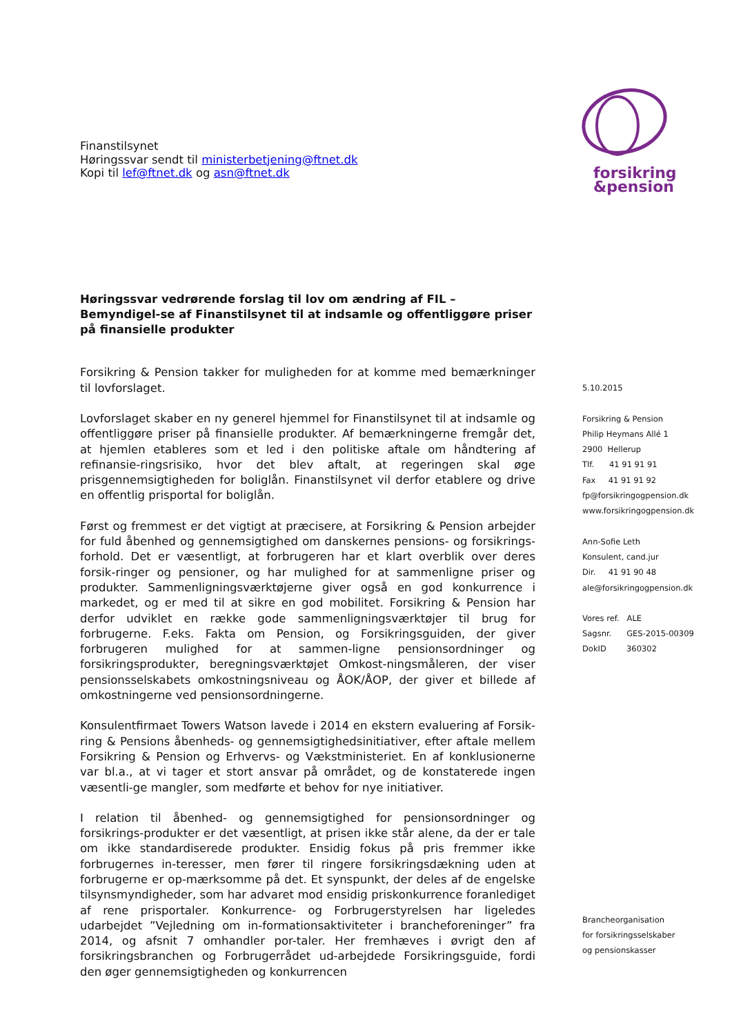Finanstilsynet
Høringssvar sendt til ministerbetjening@ftnet.dk
Kopi til lef@ftnet.dk og asn@ftnet.dk
Høringssvar vedrørende forslag til lov om ændring af FIL – Bemyndigel-se af Finanstilsynet til at indsamle og offentliggøre priser på finansielle produkter
Forsikring & Pension takker for muligheden for at komme med bemærkninger til lovforslaget.
Lovforslaget skaber en ny generel hjemmel for Finanstilsynet til at indsamle og offentliggøre priser på finansielle produkter. Af bemærkningerne fremgår det, at hjemlen etableres som et led i den politiske aftale om håndtering af refinansie-ringsrisiko, hvor det blev aftalt, at regeringen skal øge prisgennemsigtigheden for boliglån. Finanstilsynet vil derfor etablere og drive en offentlig prisportal for boliglån.
Først og fremmest er det vigtigt at præcisere, at Forsikring & Pension arbejder for fuld åbenhed og gennemsigtighed om danskernes pensions- og forsikrings-forhold. Det er væsentligt, at forbrugeren har et klart overblik over deres forsik-ringer og pensioner, og har mulighed for at sammenligne priser og produkter. Sammenligningsværktøjerne giver også en god konkurrence i markedet, og er med til at sikre en god mobilitet. Forsikring & Pension har derfor udviklet en række gode sammenligningsværktøjer til brug for forbrugerne. F.eks. Fakta om Pension, og Forsikringsguiden, der giver forbrugeren mulighed for at sammen-ligne pensionsordninger og forsikringsprodukter, beregningsværktøjet Omkost-ningsmåleren, der viser pensionsselskabets omkostningsniveau og ÅOK/ÅOP, der giver et billede af omkostningerne ved pensionsordningerne.
Konsulentfirmaet Towers Watson lavede i 2014 en ekstern evaluering af Forsik-ring & Pensions åbenheds- og gennemsigtighedsinitiativer, efter aftale mellem Forsikring & Pension og Erhvervs- og Vækstministeriet. En af konklusionerne var bl.a., at vi tager et stort ansvar på området, og de konstaterede ingen væsentli-ge mangler, som medførte et behov for nye initiativer.
I relation til åbenhed- og gennemsigtighed for pensionsordninger og forsikrings-produkter er det væsentligt, at prisen ikke står alene, da der er tale om ikke standardiserede produkter. Ensidig fokus på pris fremmer ikke forbrugernes in-teresser, men fører til ringere forsikringsdækning uden at forbrugerne er op-mærksomme på det. Et synspunkt, der deles af de engelske tilsynsmyndigheder, som har advaret mod ensidig priskonkurrence foranlediget af rene prisportaler. Konkurrence- og Forbrugerstyrelsen har ligeledes udarbejdet ”Vejledning om in-formationsaktiviteter i brancheforeninger” fra 2014, og afsnit 7 omhandler por-taler. Her fremhæves i øvrigt den af forsikringsbranchen og Forbrugerrådet ud-arbejdede Forsikringsguide, fordi den øger gennemsigtigheden og konkurrencen
forsikring
&pension
5.10.2015
Forsikring & Pension
Philip Heymans Allé 1
2900 Hellerup
Tlf. 41 91 91 91
Fax 41 91 91 92
fp@forsikringogpension.dk
www.forsikringogpension.dk
Ann-Sofie Leth
Konsulent, cand.jur
Dir. 41 91 90 48
ale@forsikringogpension.dk
Vores ref. ALE
Sagsnr. GES-2015-00309
DokID 360302
Brancheorganisation
for forsikringsselskaber
og pensionskasser